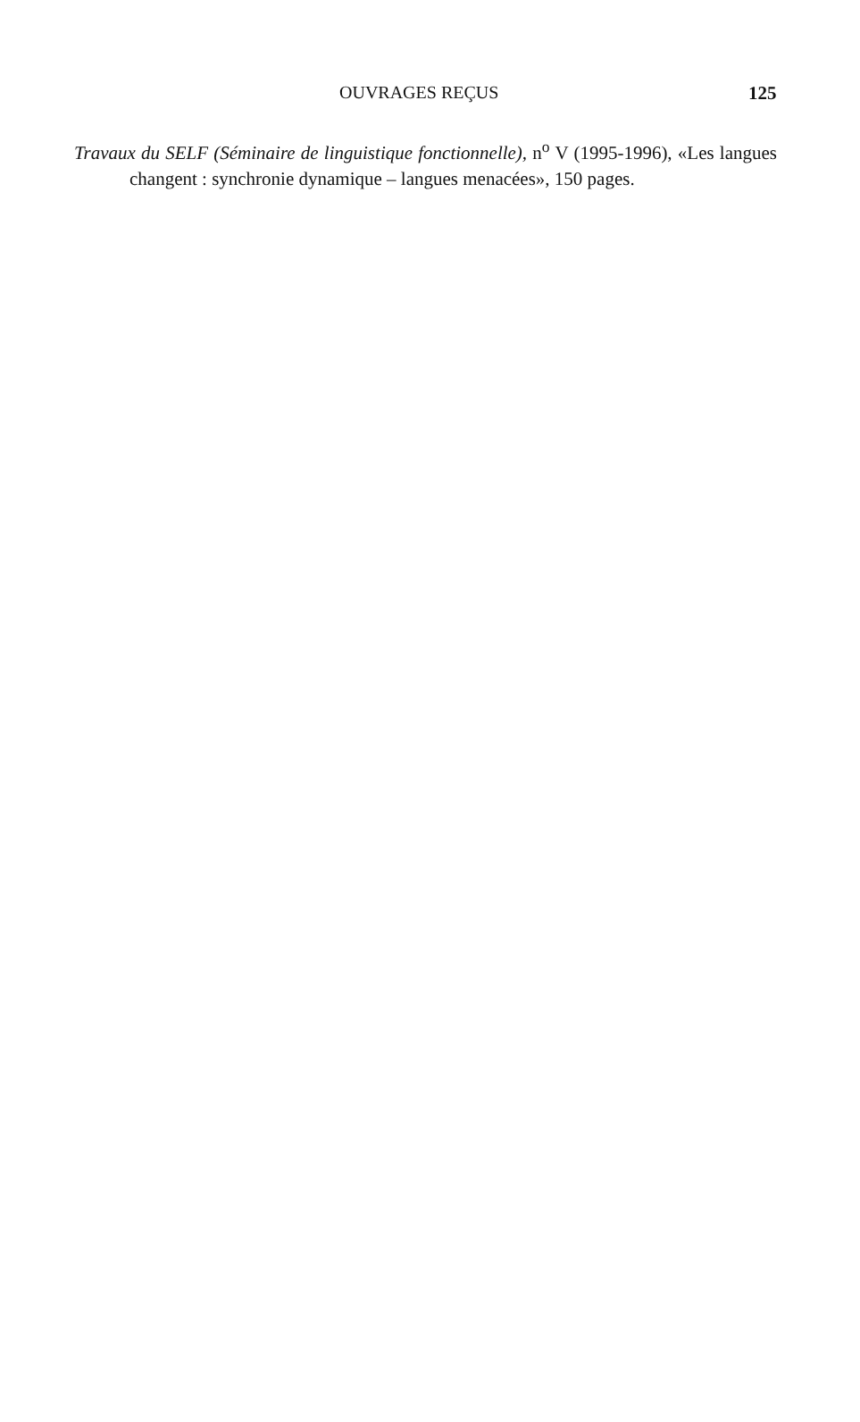OUVRAGES REÇUS 125
Travaux du SELF (Séminaire de linguistique fonctionnelle), n<sup>o</sup> V (1995-1996), «Les langues changent : synchronie dynamique – langues menacées», 150 pages.